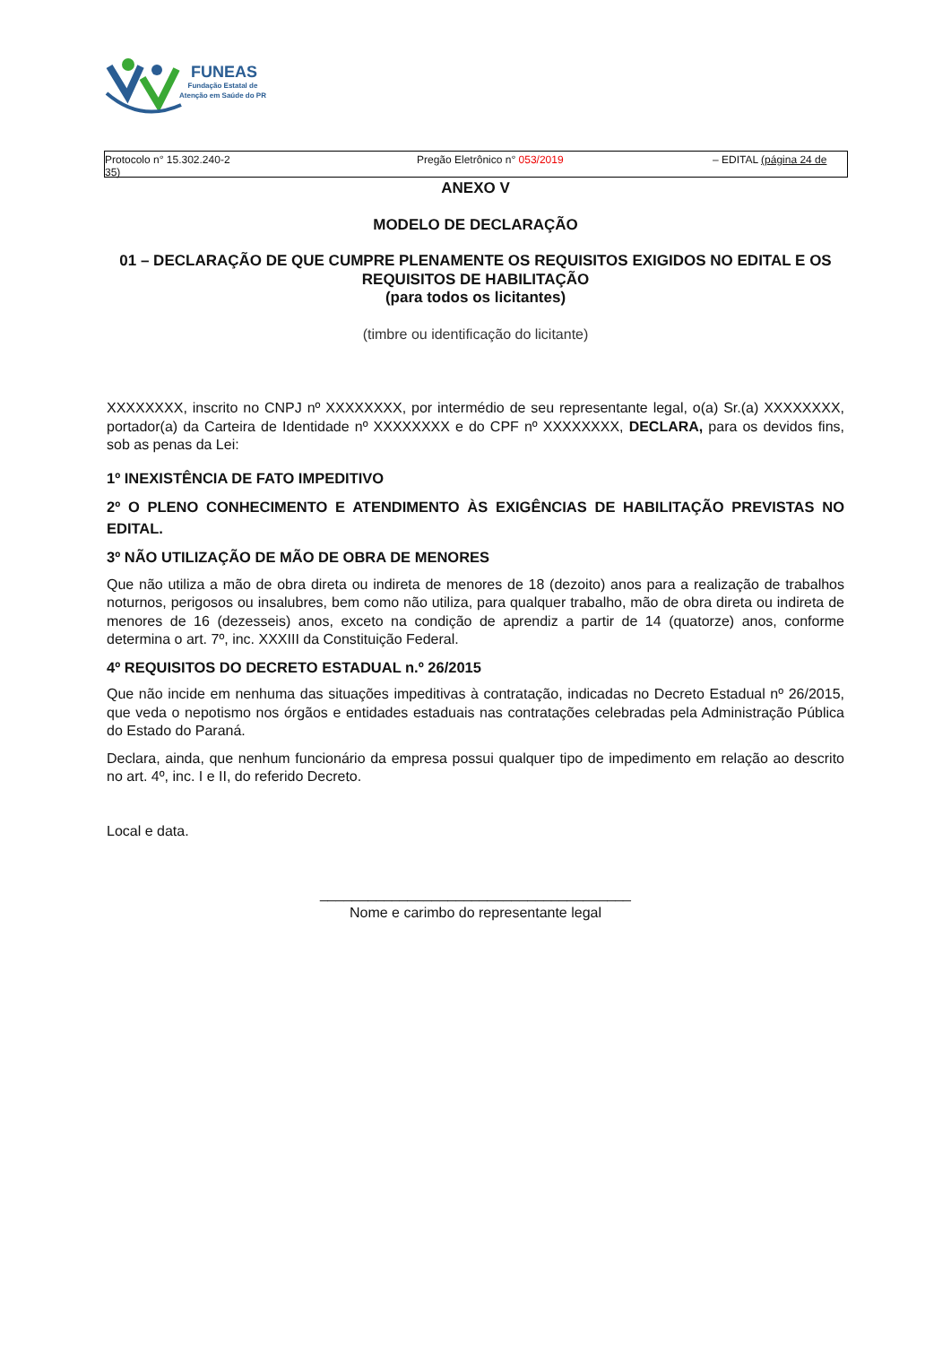FUNEAS
Fundação Estatal de
Atenção em Saúde do PR
Protocolo n° 15.302.240-2
35)
Pregão Eletrônico n° 053/2019 – EDITAL (página 24 de
ANEXO V
MODELO DE DECLARAÇÃO
01 – DECLARAÇÃO DE QUE CUMPRE PLENAMENTE OS REQUISITOS EXIGIDOS NO EDITAL E OS REQUISITOS DE HABILITAÇÃO
(para todos os licitantes)
(timbre ou identificação do licitante)
XXXXXXXX, inscrito no CNPJ nº XXXXXXXX, por intermédio de seu representante legal, o(a) Sr.(a) XXXXXXXX, portador(a) da Carteira de Identidade nº XXXXXXXX e do CPF nº XXXXXXXX, DECLARA, para os devidos fins, sob as penas da Lei:
1º INEXISTÊNCIA DE FATO IMPEDITIVO
2º O PLENO CONHECIMENTO E ATENDIMENTO ÀS EXIGÊNCIAS DE HABILITAÇÃO PREVISTAS NO EDITAL.
3º NÃO UTILIZAÇÃO DE MÃO DE OBRA DE MENORES
Que não utiliza a mão de obra direta ou indireta de menores de 18 (dezoito) anos para a realização de trabalhos noturnos, perigosos ou insalubres, bem como não utiliza, para qualquer trabalho, mão de obra direta ou indireta de menores de 16 (dezesseis) anos, exceto na condição de aprendiz a partir de 14 (quatorze) anos, conforme determina o art. 7º, inc. XXXIII da Constituição Federal.
4º REQUISITOS DO DECRETO ESTADUAL n.º 26/2015
Que não incide em nenhuma das situações impeditivas à contratação, indicadas no Decreto Estadual nº 26/2015, que veda o nepotismo nos órgãos e entidades estaduais nas contratações celebradas pela Administração Pública do Estado do Paraná.
Declara, ainda, que nenhum funcionário da empresa possui qualquer tipo de impedimento em relação ao descrito no art. 4º, inc. I e II, do referido Decreto.
Local e data.
_______________________________________
Nome e carimbo do representante legal